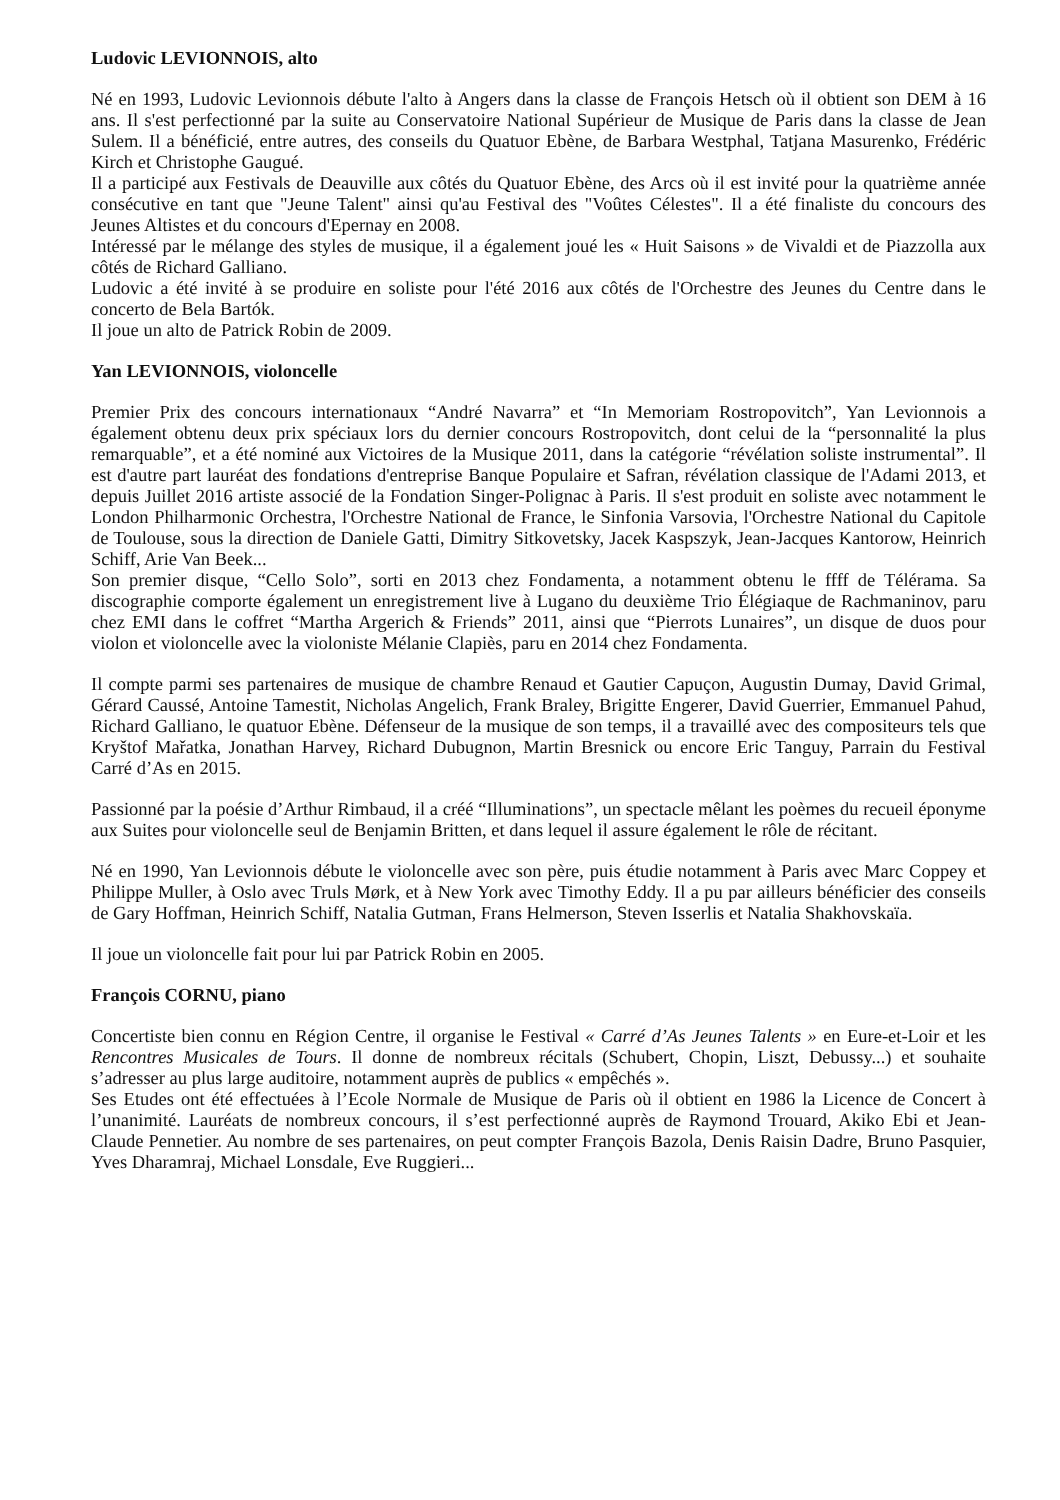Ludovic LEVIONNOIS, alto
Né en 1993, Ludovic Levionnois débute l'alto à Angers dans la classe de François Hetsch où il obtient son DEM à 16 ans. Il s'est perfectionné par la suite au Conservatoire National Supérieur de Musique de Paris dans la classe de Jean Sulem. Il a bénéficié, entre autres, des conseils du Quatuor Ebène, de Barbara Westphal, Tatjana Masurenko, Frédéric Kirch et Christophe Gaugué.
Il a participé aux Festivals de Deauville aux côtés du Quatuor Ebène, des Arcs où il est invité pour la quatrième année consécutive en tant que "Jeune Talent" ainsi qu'au Festival des "Voûtes Célestes". Il a été finaliste du concours des Jeunes Altistes et du concours d'Epernay en 2008.
Intéressé par le mélange des styles de musique, il a également joué les « Huit Saisons » de Vivaldi et de Piazzolla aux côtés de Richard Galliano.
Ludovic a été invité à se produire en soliste pour l'été 2016 aux côtés de l'Orchestre des Jeunes du Centre dans le concerto de Bela Bartók.
Il joue un alto de Patrick Robin de 2009.
Yan LEVIONNOIS, violoncelle
Premier Prix des concours internationaux “André Navarra” et “In Memoriam Rostropovitch”, Yan Levionnois a également obtenu deux prix spéciaux lors du dernier concours Rostropovitch, dont celui de la “personnalité la plus remarquable”, et a été nominé aux Victoires de la Musique 2011, dans la catégorie “révélation soliste instrumental”. Il est d'autre part lauréat des fondations d'entreprise Banque Populaire et Safran, révélation classique de l'Adami 2013, et depuis Juillet 2016 artiste associé de la Fondation Singer-Polignac à Paris. Il s'est produit en soliste avec notamment le London Philharmonic Orchestra, l'Orchestre National de France, le Sinfonia Varsovia, l'Orchestre National du Capitole de Toulouse, sous la direction de Daniele Gatti, Dimitry Sitkovetsky, Jacek Kaspszyk, Jean-Jacques Kantorow, Heinrich Schiff, Arie Van Beek...
Son premier disque, “Cello Solo”, sorti en 2013 chez Fondamenta, a notamment obtenu le ffff de Télérama. Sa discographie comporte également un enregistrement live à Lugano du deuxième Trio Élégiaque de Rachmaninov, paru chez EMI dans le coffret “Martha Argerich & Friends” 2011, ainsi que “Pierrots Lunaires”, un disque de duos pour violon et violoncelle avec la violoniste Mélanie Clapiès, paru en 2014 chez Fondamenta.
Il compte parmi ses partenaires de musique de chambre Renaud et Gautier Capuçon, Augustin Dumay, David Grimal, Gérard Caussé, Antoine Tamestit, Nicholas Angelich, Frank Braley, Brigitte Engerer, David Guerrier, Emmanuel Pahud, Richard Galliano, le quatuor Ebène. Défenseur de la musique de son temps, il a travaillé avec des compositeurs tels que Kryštof Mařatka, Jonathan Harvey, Richard Dubugnon, Martin Bresnick ou encore Eric Tanguy, Parrain du Festival Carré d’As en 2015.
Passionné par la poésie d’Arthur Rimbaud, il a créé “Illuminations”, un spectacle mêlant les poèmes du recueil éponyme aux Suites pour violoncelle seul de Benjamin Britten, et dans lequel il assure également le rôle de récitant.
Né en 1990, Yan Levionnois débute le violoncelle avec son père, puis étudie notamment à Paris avec Marc Coppey et Philippe Muller, à Oslo avec Truls Mørk, et à New York avec Timothy Eddy. Il a pu par ailleurs bénéficier des conseils de Gary Hoffman, Heinrich Schiff, Natalia Gutman, Frans Helmerson, Steven Isserlis et Natalia Shakhovskaïa.
Il joue un violoncelle fait pour lui par Patrick Robin en 2005.
François CORNU, piano
Concertiste bien connu en Région Centre, il organise le Festival « Carré d’As Jeunes Talents » en Eure-et-Loir et les Rencontres Musicales de Tours. Il donne de nombreux récitals (Schubert, Chopin, Liszt, Debussy...) et souhaite s’adresser au plus large auditoire, notamment auprès de publics « empêchés ».
Ses Etudes ont été effectuées à l’Ecole Normale de Musique de Paris où il obtient en 1986 la Licence de Concert à l’unanimité. Lauréats de nombreux concours, il s’est perfectionné auprès de Raymond Trouard, Akiko Ebi et Jean-Claude Pennetier. Au nombre de ses partenaires, on peut compter François Bazola, Denis Raisin Dadre, Bruno Pasquier, Yves Dharamraj, Michael Lonsdale, Eve Ruggieri...